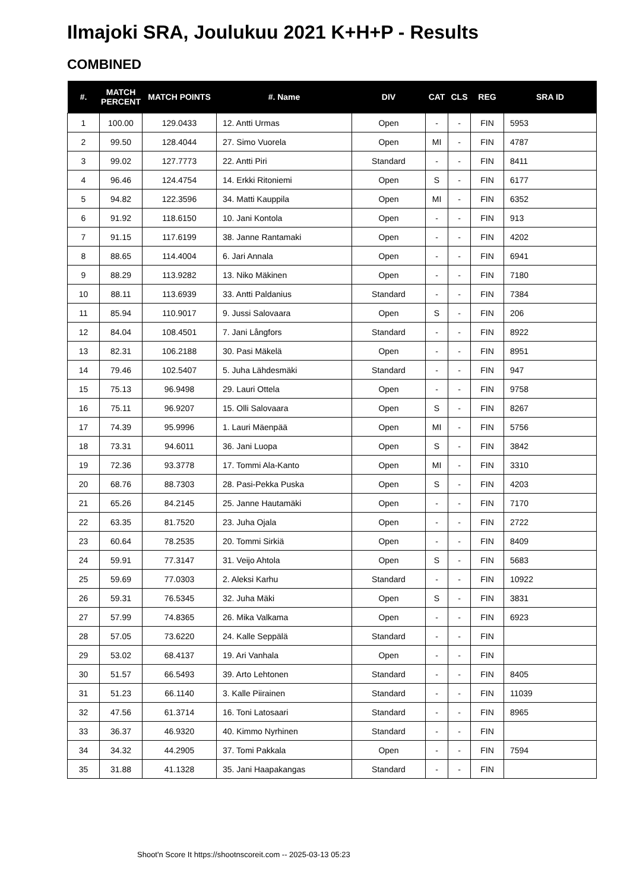Ilmajoki SRA, Joulukuu 2021 K+H+P - Results
COMBINED
| #. | MATCH PERCENT | MATCH POINTS | #. Name | DIV | CAT | CLS | REG | SRA ID |
| --- | --- | --- | --- | --- | --- | --- | --- | --- |
| 1 | 100.00 | 129.0433 | 12. Antti Urmas | Open | - | - | FIN | 5953 |
| 2 | 99.50 | 128.4044 | 27. Simo Vuorela | Open | MI | - | FIN | 4787 |
| 3 | 99.02 | 127.7773 | 22. Antti Piri | Standard | - | - | FIN | 8411 |
| 4 | 96.46 | 124.4754 | 14. Erkki Ritoniemi | Open | S | - | FIN | 6177 |
| 5 | 94.82 | 122.3596 | 34. Matti Kauppila | Open | MI | - | FIN | 6352 |
| 6 | 91.92 | 118.6150 | 10. Jani Kontola | Open | - | - | FIN | 913 |
| 7 | 91.15 | 117.6199 | 38. Janne Rantamaki | Open | - | - | FIN | 4202 |
| 8 | 88.65 | 114.4004 | 6. Jari Annala | Open | - | - | FIN | 6941 |
| 9 | 88.29 | 113.9282 | 13. Niko Mäkinen | Open | - | - | FIN | 7180 |
| 10 | 88.11 | 113.6939 | 33. Antti Paldanius | Standard | - | - | FIN | 7384 |
| 11 | 85.94 | 110.9017 | 9. Jussi Salovaara | Open | S | - | FIN | 206 |
| 12 | 84.04 | 108.4501 | 7. Jani Långfors | Standard | - | - | FIN | 8922 |
| 13 | 82.31 | 106.2188 | 30. Pasi Mäkelä | Open | - | - | FIN | 8951 |
| 14 | 79.46 | 102.5407 | 5. Juha Lähdesmäki | Standard | - | - | FIN | 947 |
| 15 | 75.13 | 96.9498 | 29. Lauri Ottela | Open | - | - | FIN | 9758 |
| 16 | 75.11 | 96.9207 | 15. Olli Salovaara | Open | S | - | FIN | 8267 |
| 17 | 74.39 | 95.9996 | 1. Lauri Mäenpää | Open | MI | - | FIN | 5756 |
| 18 | 73.31 | 94.6011 | 36. Jani Luopa | Open | S | - | FIN | 3842 |
| 19 | 72.36 | 93.3778 | 17. Tommi Ala-Kanto | Open | MI | - | FIN | 3310 |
| 20 | 68.76 | 88.7303 | 28. Pasi-Pekka Puska | Open | S | - | FIN | 4203 |
| 21 | 65.26 | 84.2145 | 25. Janne Hautamäki | Open | - | - | FIN | 7170 |
| 22 | 63.35 | 81.7520 | 23. Juha Ojala | Open | - | - | FIN | 2722 |
| 23 | 60.64 | 78.2535 | 20. Tommi Sirkiä | Open | - | - | FIN | 8409 |
| 24 | 59.91 | 77.3147 | 31. Veijo Ahtola | Open | S | - | FIN | 5683 |
| 25 | 59.69 | 77.0303 | 2. Aleksi Karhu | Standard | - | - | FIN | 10922 |
| 26 | 59.31 | 76.5345 | 32. Juha Mäki | Open | S | - | FIN | 3831 |
| 27 | 57.99 | 74.8365 | 26. Mika Valkama | Open | - | - | FIN | 6923 |
| 28 | 57.05 | 73.6220 | 24. Kalle Seppälä | Standard | - | - | FIN | |
| 29 | 53.02 | 68.4137 | 19. Ari Vanhala | Open | - | - | FIN | |
| 30 | 51.57 | 66.5493 | 39. Arto Lehtonen | Standard | - | - | FIN | 8405 |
| 31 | 51.23 | 66.1140 | 3. Kalle Piirainen | Standard | - | - | FIN | 11039 |
| 32 | 47.56 | 61.3714 | 16. Toni Latosaari | Standard | - | - | FIN | 8965 |
| 33 | 36.37 | 46.9320 | 40. Kimmo Nyrhinen | Standard | - | - | FIN | |
| 34 | 34.32 | 44.2905 | 37. Tomi Pakkala | Open | - | - | FIN | 7594 |
| 35 | 31.88 | 41.1328 | 35. Jani Haapakangas | Standard | - | - | FIN | |
Shoot'n Score It https://shootnscoreit.com -- 2025-03-13 05:23